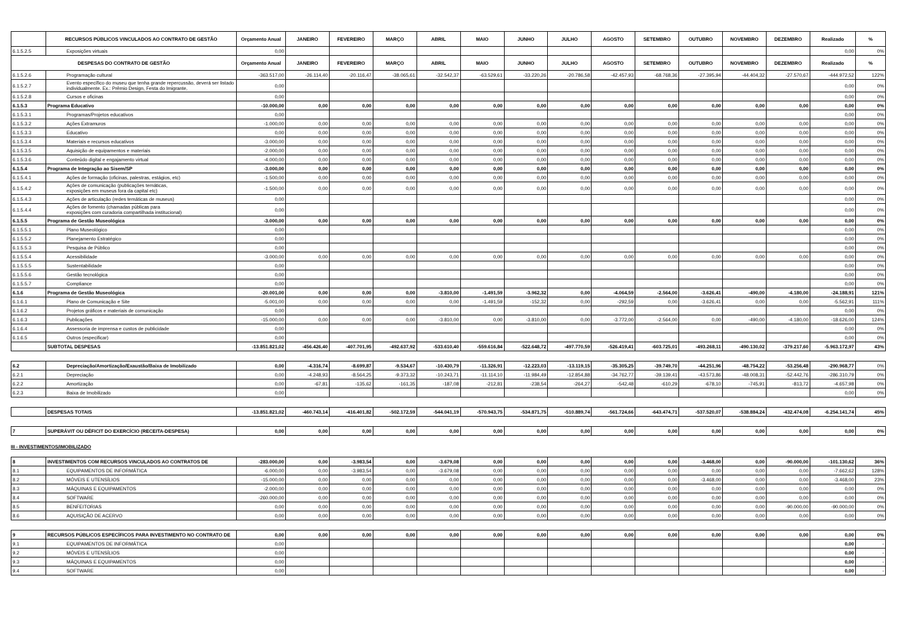| | RECURSOS PÚBLICOS VINCULADOS AO CONTRATO DE GESTÃO | Orçamento Anual | JANEIRO | FEVEREIRO | MARÇO | ABRIL | MAIO | JUNHO | JULHO | AGOSTO | SETEMBRO | OUTUBRO | NOVEMBRO | DEZEMBRO | Realizado | % |
| --- | --- | --- | --- | --- | --- | --- | --- | --- | --- | --- | --- | --- | --- | --- | --- | --- |
| 6.1.5.2.5 | Exposições virtuais | 0,00 | | | | | | | | | | | | | 0,00 | 0% |
| DESPESAS DO CONTRATO DE GESTÃO | | Orçamento Anual | JANEIRO | FEVEREIRO | MARÇO | ABRIL | MAIO | JUNHO | JULHO | AGOSTO | SETEMBRO | OUTUBRO | NOVEMBRO | DEZEMBRO | Realizado | % |
| 6.1.5.2.6 | Programação cultural | -363.517,00 | -26.114,40 | -20.116,47 | -38.065,61 | -32.542,37 | -63.529,61 | -33.220,26 | -20.786,58 | -42.457,93 | -68.768,36 | -27.395,94 | -44.404,32 | -27.570,67 | -444.972,52 | 122% |
| 6.1.5.2.7 | Evento específico do museu que tenha grande repercussão, deverá ser listado individualmente. Ex.: Prêmio Design, Festa do Imigrante, | 0,00 | | | | | | | | | | | | | 0,00 | 0% |
| 6.1.5.2.8 | Cursos e oficinas | 0,00 | | | | | | | | | | | | | 0,00 | 0% |
| 6.1.5.3 | Programa Educativo | -10.000,00 | 0,00 | 0,00 | 0,00 | 0,00 | 0,00 | 0,00 | 0,00 | 0,00 | 0,00 | 0,00 | 0,00 | 0,00 | 0,00 | 0% |
| 6.1.5.3.1 | Programas/Projetos educativos | 0,00 | | | | | | | | | | | | | 0,00 | 0% |
| 6.1.5.3.2 | Ações Extramuros | -1.000,00 | 0,00 | 0,00 | 0,00 | 0,00 | 0,00 | 0,00 | 0,00 | 0,00 | 0,00 | 0,00 | 0,00 | 0,00 | 0,00 | 0% |
| 6.1.5.3.3 | Educativo | 0,00 | 0,00 | 0,00 | 0,00 | 0,00 | 0,00 | 0,00 | 0,00 | 0,00 | 0,00 | 0,00 | 0,00 | 0,00 | 0,00 | 0% |
| 6.1.5.3.4 | Materiais e recursos educativos | -3.000,00 | 0,00 | 0,00 | 0,00 | 0,00 | 0,00 | 0,00 | 0,00 | 0,00 | 0,00 | 0,00 | 0,00 | 0,00 | 0,00 | 0% |
| 6.1.5.3.5 | Aquisição de equipamentos e materiais | -2.000,00 | 0,00 | 0,00 | 0,00 | 0,00 | 0,00 | 0,00 | 0,00 | 0,00 | 0,00 | 0,00 | 0,00 | 0,00 | 0,00 | 0% |
| 6.1.5.3.6 | Conteúdo digital e engajamento virtual | -4.000,00 | 0,00 | 0,00 | 0,00 | 0,00 | 0,00 | 0,00 | 0,00 | 0,00 | 0,00 | 0,00 | 0,00 | 0,00 | 0,00 | 0% |
| 6.1.5.4 | Programa de Integração ao Sisem/SP | -3.000,00 | 0,00 | 0,00 | 0,00 | 0,00 | 0,00 | 0,00 | 0,00 | 0,00 | 0,00 | 0,00 | 0,00 | 0,00 | 0,00 | 0% |
| 6.1.5.4.1 | Ações de formação (oficinas, palestras, estágios, etc) | -1.500,00 | 0,00 | 0,00 | 0,00 | 0,00 | 0,00 | 0,00 | 0,00 | 0,00 | 0,00 | 0,00 | 0,00 | 0,00 | 0,00 | 0% |
| 6.1.5.4.2 | Ações de comunicação (publicações temáticas, exposições em museus fora da capital etc) | -1.500,00 | 0,00 | 0,00 | 0,00 | 0,00 | 0,00 | 0,00 | 0,00 | 0,00 | 0,00 | 0,00 | 0,00 | 0,00 | 0,00 | 0% |
| 6.1.5.4.3 | Ações de articulação (redes temáticas de museus) | 0,00 | | | | | | | | | | | | | 0,00 | 0% |
| 6.1.5.4.4 | Ações de fomento (chamadas públicas para exposições com curadoria compartilhada institucional) | 0,00 | | | | | | | | | | | | | 0,00 | 0% |
| 6.1.5.5 | Programa de Gestão Museológica | -3.000,00 | 0,00 | 0,00 | 0,00 | 0,00 | 0,00 | 0,00 | 0,00 | 0,00 | 0,00 | 0,00 | 0,00 | 0,00 | 0,00 | 0% |
| 6.1.5.5.1 | Plano Museológico | 0,00 | | | | | | | | | | | | | 0,00 | 0% |
| 6.1.5.5.2 | Planejamento Estratégico | 0,00 | | | | | | | | | | | | | 0,00 | 0% |
| 6.1.5.5.3 | Pesquisa de Público | 0,00 | | | | | | | | | | | | | 0,00 | 0% |
| 6.1.5.5.4 | Acessibilidade | -3.000,00 | 0,00 | 0,00 | 0,00 | 0,00 | 0,00 | 0,00 | 0,00 | 0,00 | 0,00 | 0,00 | 0,00 | 0,00 | 0,00 | 0% |
| 6.1.5.5.5 | Sustentabilidade | 0,00 | | | | | | | | | | | | | 0,00 | 0% |
| 6.1.5.5.6 | Gestão tecnológica | 0,00 | | | | | | | | | | | | | 0,00 | 0% |
| 6.1.5.5.7 | Compliance | 0,00 | | | | | | | | | | | | | 0,00 | 0% |
| 6.1.6 | Programa de Gestão Museológica | -20.001,00 | 0,00 | 0,00 | 0,00 | -3.810,00 | -1.491,59 | -3.962,32 | 0,00 | -4.064,59 | -2.564,00 | -3.626,41 | -490,00 | -4.180,00 | -24.188,91 | 121% |
| 6.1.6.1 | Plano de Comunicação e Site | -5.001,00 | 0,00 | 0,00 | 0,00 | 0,00 | -1.491,59 | -152,32 | 0,00 | -292,59 | 0,00 | -3.626,41 | 0,00 | 0,00 | -5.562,91 | 111% |
| 6.1.6.2 | Projetos gráficos e materiais de comunicação | 0,00 | | | | | | | | | | | | | 0,00 | 0% |
| 6.1.6.3 | Publicações | -15.000,00 | 0,00 | 0,00 | 0,00 | -3.810,00 | 0,00 | -3.810,00 | 0,00 | -3.772,00 | -2.564,00 | 0,00 | -490,00 | -4.180,00 | -18.626,00 | 124% |
| 6.1.6.4 | Assessoria de imprensa e custos de publicidade | 0,00 | | | | | | | | | | | | | 0,00 | 0% |
| 6.1.6.5 | Outros (especificar) | 0,00 | | | | | | | | | | | | | 0,00 | 0% |
| | SUBTOTAL DESPESAS | -13.851.821,02 | -456.426,40 | -407.701,95 | -492.637,92 | -533.610,40 | -559.616,84 | -522.648,72 | -497.770,59 | -526.419,41 | -603.725,01 | -493.268,11 | -490.130,02 | -379.217,60 | -5.963.172,97 | 43% |
| 6.2 | Depreciação/Amortização/Exaustão/Baixa de Imobilizado | 0,00 | -4.316,74 | -8.699,87 | -9.534,67 | -10.430,79 | -11.326,91 | -12.223,03 | -13.119,15 | -35.305,25 | -39.749,70 | -44.251,96 | -48.754,22 | -53.256,48 | -290.968,77 | 0% |
| 6.2.1 | Depreciação | 0,00 | -4.248,93 | -8.564,25 | -9.373,32 | -10.243,71 | -11.114,10 | -11.984,49 | -12.854,88 | -34.762,77 | -39.139,41 | -43.573,86 | -48.008,31 | -52.442,76 | -286.310,79 | 0% |
| 6.2.2 | Amortização | 0,00 | -67,81 | -135,62 | -161,35 | -187,08 | -212,81 | -238,54 | -264,27 | -542,48 | -610,29 | -678,10 | -745,91 | -813,72 | -4.657,98 | 0% |
| 6.2.3 | Baixa de Imobilizado | 0,00 | | | | | | | | | | | | | 0,00 | 0% |
| | DESPESAS TOTAIS | -13.851.821,02 | -460.743,14 | -416.401,82 | -502.172,59 | -544.041,19 | -570.943,75 | -534.871,75 | -510.889,74 | -561.724,66 | -643.474,71 | -537.520,07 | -538.884,24 | -432.474,08 | -6.254.141,74 | 45% |
| 7 | SUPERÁVIT OU DÉFICIT DO EXERCÍCIO (RECEITA-DESPESA) | 0,00 | 0,00 | 0,00 | 0,00 | 0,00 | 0,00 | 0,00 | 0,00 | 0,00 | 0,00 | 0,00 | 0,00 | 0,00 | 0,00 | 0% |
III - INVESTIMENTOS/IMOBILIZADO
| 8 | INVESTIMENTOS COM RECURSOS VINCULADOS AO CONTRATOS DE | -283.000,00 | 0,00 | -3.983,54 | 0,00 | -3.679,08 | 0,00 | 0,00 | 0,00 | 0,00 | 0,00 | -3.468,00 | 0,00 | -90.000,00 | -101.130,62 | 36% |
| 8.1 | EQUIPAMENTOS DE INFORMÁTICA | -6.000,00 | 0,00 | -3.983,54 | 0,00 | -3.679,08 | 0,00 | 0,00 | 0,00 | 0,00 | 0,00 | 0,00 | 0,00 | 0,00 | -7.662,62 | 128% |
| 8.2 | MÓVEIS E UTENSÍLIOS | -15.000,00 | 0,00 | 0,00 | 0,00 | 0,00 | 0,00 | 0,00 | 0,00 | 0,00 | 0,00 | -3.468,00 | 0,00 | 0,00 | -3.468,00 | 23% |
| 8.3 | MÁQUINAS E EQUIPAMENTOS | -2.000,00 | 0,00 | 0,00 | 0,00 | 0,00 | 0,00 | 0,00 | 0,00 | 0,00 | 0,00 | 0,00 | 0,00 | 0,00 | 0,00 | 0% |
| 8.4 | SOFTWARE | -260.000,00 | 0,00 | 0,00 | 0,00 | 0,00 | 0,00 | 0,00 | 0,00 | 0,00 | 0,00 | 0,00 | 0,00 | 0,00 | 0,00 | 0% |
| 8.5 | BENFEITORIAS | 0,00 | 0,00 | 0,00 | 0,00 | 0,00 | 0,00 | 0,00 | 0,00 | 0,00 | 0,00 | 0,00 | 0,00 | -90.000,00 | -90.000,00 | 0% |
| 8.6 | AQUISIÇÃO DE ACERVO | 0,00 | 0,00 | 0,00 | 0,00 | 0,00 | 0,00 | 0,00 | 0,00 | 0,00 | 0,00 | 0,00 | 0,00 | 0,00 | 0,00 | 0% |
| 9 | RECURSOS PÚBLICOS ESPECÍFICOS PARA INVESTIMENTO NO CONTRATO DE | 0,00 | 0,00 | 0,00 | 0,00 | 0,00 | 0,00 | 0,00 | 0,00 | 0,00 | 0,00 | 0,00 | 0,00 | 0,00 | 0,00 | 0% |
| 9.1 | EQUIPAMENTOS DE INFORMÁTICA | 0,00 | | | | | | | | | | | | | 0,00 | - |
| 9.2 | MÓVEIS E UTENSÍLIOS | 0,00 | | | | | | | | | | | | | 0,00 | - |
| 9.3 | MÁQUINAS E EQUIPAMENTOS | 0,00 | | | | | | | | | | | | | 0,00 | - |
| 9.4 | SOFTWARE | 0,00 | | | | | | | | | | | | | 0,00 | - |